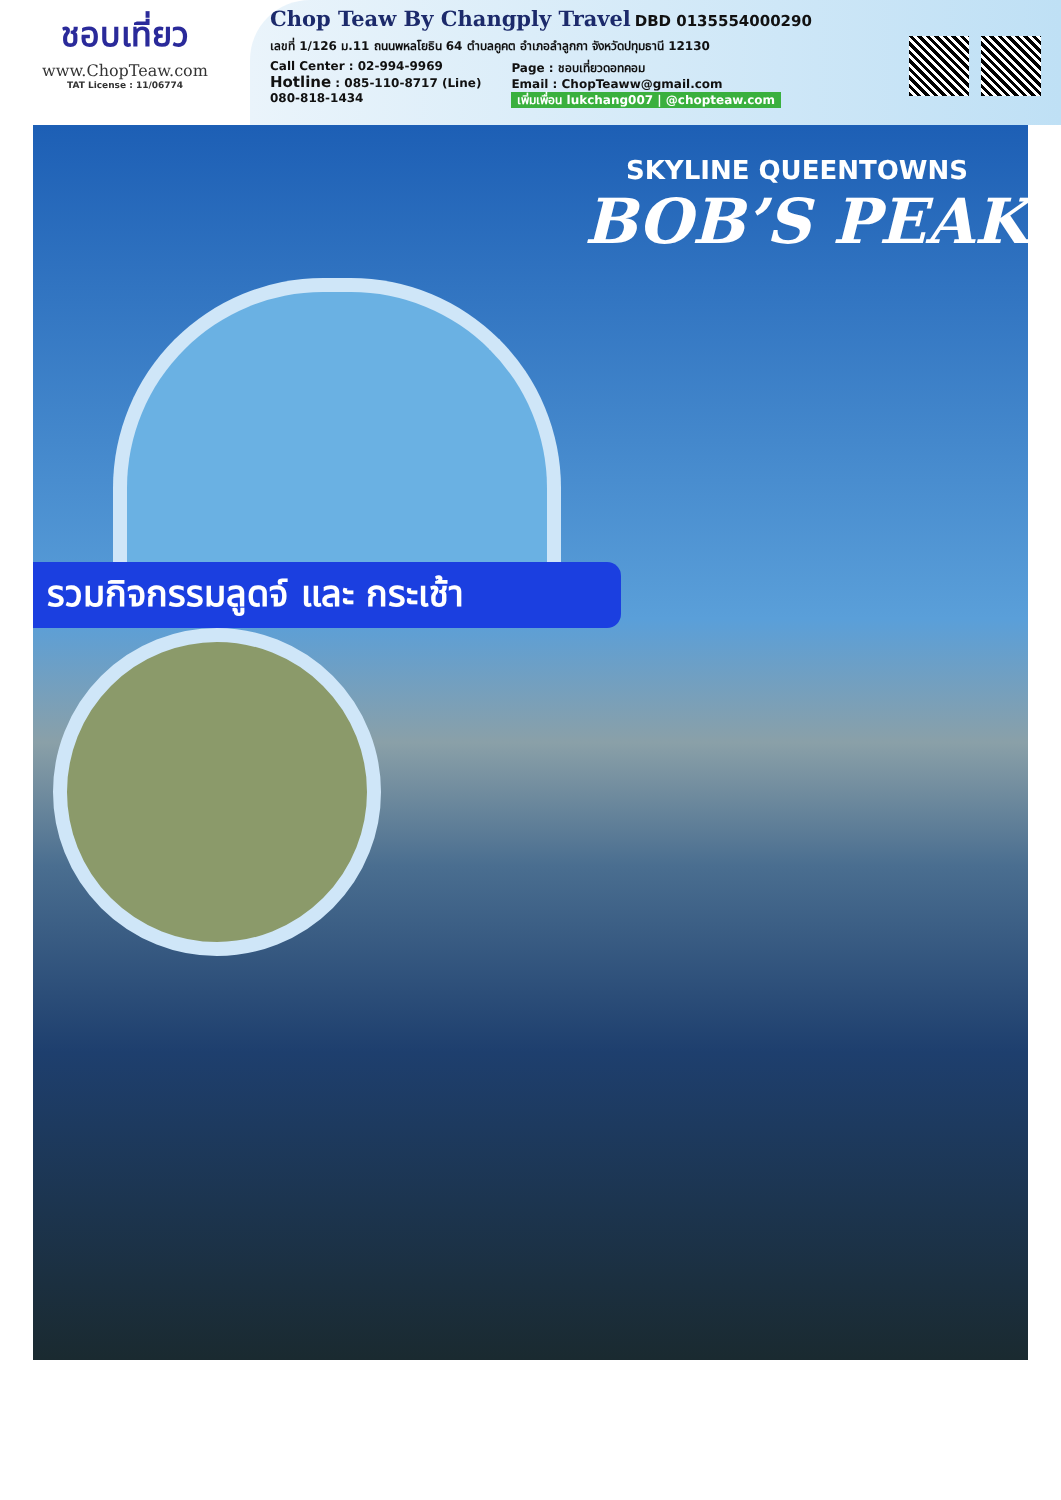ชอบเที่ยว
www.ChopTeaw.com
TAT License : 11/06774
Chop Teaw By Changply Travel
DBD 0135554000290
เลขที่ 1/126 ม.11 ถนนพหลโยธิน 64 ตำบลคูคต อำเภอลำลูกกา จังหวัดปทุมธานี 12130
Call Center : 02-994-9969
Hotline : 085-110-8717 (Line)
080-818-1434
Page : ชอบเที่ยวดอทคอม
Email : ChopTeaww@gmail.com
เพิ่มเพื่อน lukchang007 | @chopteaw.com
SKYLINE QUEENTOWNS
BOB’S PEAK
รวมกิจกรรมลูดจ์ และ กระเช้า